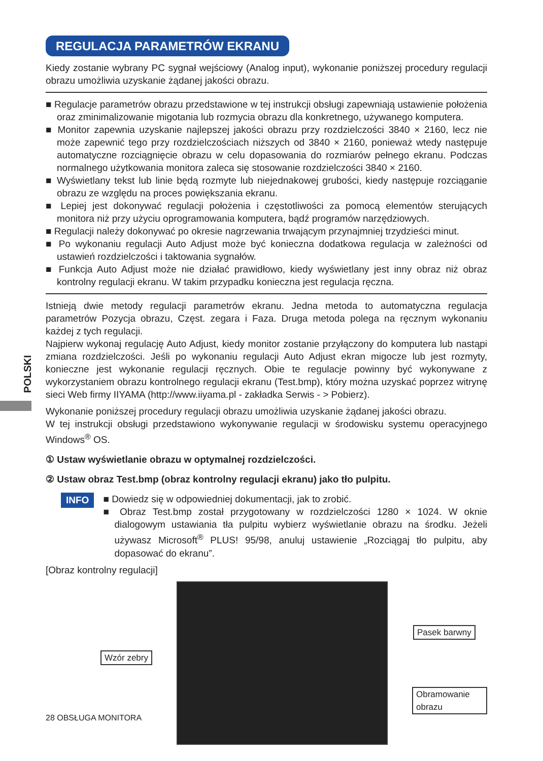POLSKI
REGULACJA PARAMETRÓW EKRANU
Kiedy zostanie wybrany PC sygnał wejściowy (Analog input), wykonanie poniższej procedury regulacji obrazu umożliwia uzyskanie żądanej jakości obrazu.
■ Regulacje parametrów obrazu przedstawione w tej instrukcji obsługi zapewniają ustawienie położenia oraz zminimalizowanie migotania lub rozmycia obrazu dla konkretnego, używanego komputera.
■ Monitor zapewnia uzyskanie najlepszej jakości obrazu przy rozdzielczości 3840 × 2160, lecz nie może zapewnić tego przy rozdzielczościach niższych od 3840 × 2160, ponieważ wtedy następuje automatyczne rozciągnięcie obrazu w celu dopasowania do rozmiarów pełnego ekranu. Podczas normalnego użytkowania monitora zaleca się stosowanie rozdzielczości 3840 × 2160.
■ Wyświetlany tekst lub linie będą rozmyte lub niejednakowej grubości, kiedy następuje rozciąganie obrazu ze względu na proces powiększania ekranu.
■ Lepiej jest dokonywać regulacji położenia i częstotliwości za pomocą elementów sterujących monitora niż przy użyciu oprogramowania komputera, bądź programów narzędziowych.
■ Regulacji należy dokonywać po okresie nagrzewania trwającym przynajmniej trzydzieści minut.
■ Po wykonaniu regulacji Auto Adjust może być konieczna dodatkowa regulacja w zależności od ustawień rozdzielczości i taktowania sygnałów.
■ Funkcja Auto Adjust może nie działać prawidłowo, kiedy wyświetlany jest inny obraz niż obraz kontrolny regulacji ekranu. W takim przypadku konieczna jest regulacja ręczna.
Istnieją dwie metody regulacji parametrów ekranu. Jedna metoda to automatyczna regulacja parametrów Pozycja obrazu, Częst. zegara i Faza. Druga metoda polega na ręcznym wykonaniu każdej z tych regulacji.
Najpierw wykonaj regulację Auto Adjust, kiedy monitor zostanie przyłączony do komputera lub nastąpi zmiana rozdzielczości. Jeśli po wykonaniu regulacji Auto Adjust ekran migocze lub jest rozmyty, konieczne jest wykonanie regulacji ręcznych. Obie te regulacje powinny być wykonywane z wykorzystaniem obrazu kontrolnego regulacji ekranu (Test.bmp), który można uzyskać poprzez witrynę sieci Web firmy IIYAMA (http://www.iiyama.pl - zakładka Serwis - > Pobierz).
Wykonanie poniższej procedury regulacji obrazu umożliwia uzyskanie żądanej jakości obrazu.
W tej instrukcji obsługi przedstawiono wykonywanie regulacji w środowisku systemu operacyjnego Windows<sup>®</sup> OS.
① Ustaw wyświetlanie obrazu w optymalnej rozdzielczości.
② Ustaw obraz Test.bmp (obraz kontrolny regulacji ekranu) jako tło pulpitu.
INFO
■ Dowiedz się w odpowiedniej dokumentacji, jak to zrobić.
■ Obraz Test.bmp został przygotowany w rozdzielczości 1280 × 1024. W oknie dialogowym ustawiania tła pulpitu wybierz wyświetlanie obrazu na środku. Jeżeli używasz Microsoft<sup>®</sup> PLUS! 95/98, anuluj ustawienie „Rozciągaj tło pulpitu, aby dopasować do ekranu”.
[Obraz kontrolny regulacji]
Wzór zebry
Pasek barwny
Obramowanie obrazu
28 OBSŁUGA MONITORA